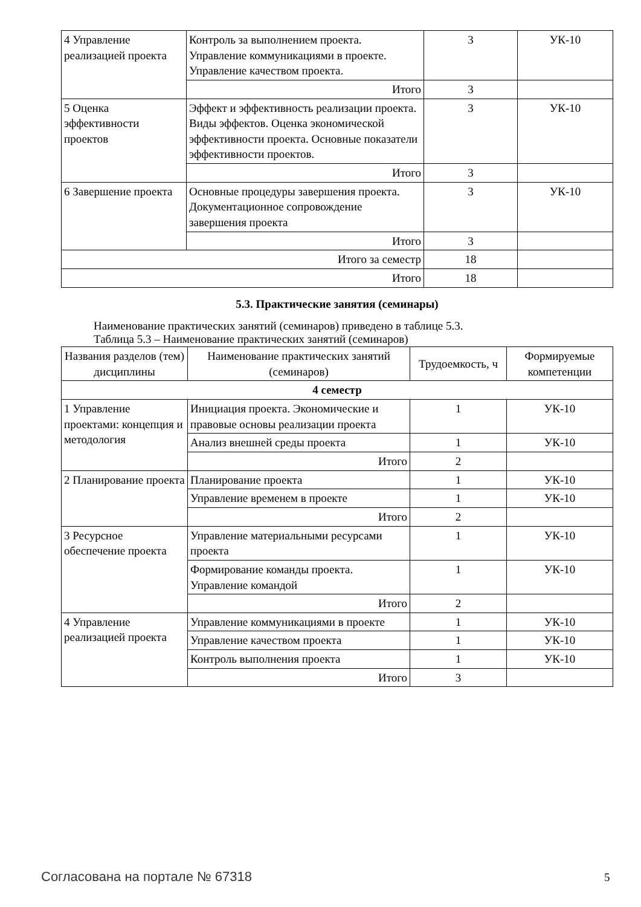| 4 Управление реализацией проекта | Контроль за выполнением проекта. Управление коммуникациями в проекте. Управление качеством проекта. | 3 | УК-10 |
| | Итого | 3 | |
| 5 Оценка эффективности проектов | Эффект и эффективность реализации проекта. Виды эффектов. Оценка экономической эффективности проекта. Основные показатели эффективности проектов. | 3 | УК-10 |
| | Итого | 3 | |
| 6 Завершение проекта | Основные процедуры завершения проекта. Документационное сопровождение завершения проекта | 3 | УК-10 |
| | Итого | 3 | |
| Итого за семестр | | 18 | |
| Итого | | 18 | |
5.3. Практические занятия (семинары)
Наименование практических занятий (семинаров) приведено в таблице 5.3.
Таблица 5.3 – Наименование практических занятий (семинаров)
| Названия разделов (тем) дисциплины | Наименование практических занятий (семинаров) | Трудоемкость, ч | Формируемые компетенции |
| --- | --- | --- | --- |
| 4 семестр | | | |
| 1 Управление проектами: концепция и методология | Инициация проекта. Экономические и правовые основы реализации проекта | 1 | УК-10 |
| | Анализ внешней среды проекта | 1 | УК-10 |
| | Итого | 2 | |
| 2 Планирование проекта | Планирование проекта | 1 | УК-10 |
| | Управление временем в проекте | 1 | УК-10 |
| | Итого | 2 | |
| 3 Ресурсное обеспечение проекта | Управление материальными ресурсами проекта | 1 | УК-10 |
| | Формирование команды проекта. Управление командой | 1 | УК-10 |
| | Итого | 2 | |
| 4 Управление реализацией проекта | Управление коммуникациями в проекте | 1 | УК-10 |
| | Управление качеством проекта | 1 | УК-10 |
| | Контроль выполнения проекта | 1 | УК-10 |
| | Итого | 3 | |
Согласована на портале № 67318 5